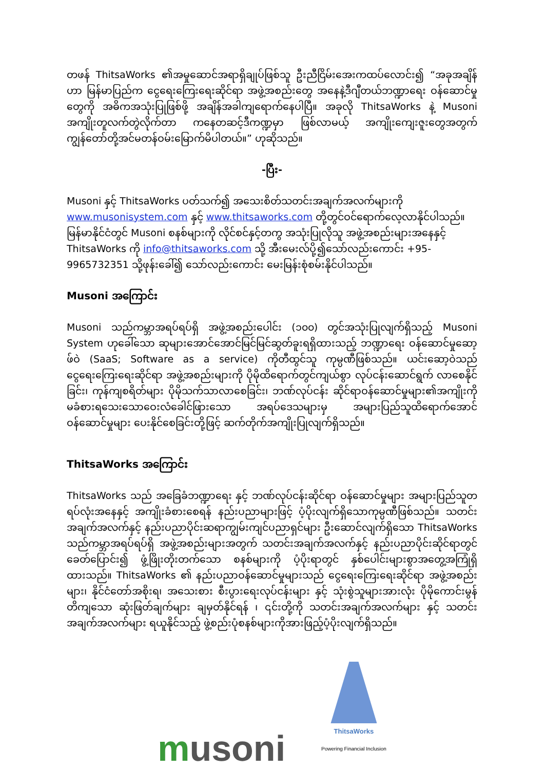တဖန် ThitsaWorks ၏အမှုဆောင်အရာရှိချုပ်ဖြစ်သူ ဦးညီငြိမ်းအေးကထပ်လောင်း၍ “အခုအချိန်ဟာ မြန်မာပြည်က ငွေရေးကြေးရေးဆိုင်ရာ အဖွဲ့အစည်းတွေ အနေနဲ့ဒီဂျီတယ်ဘဏ္ဍာရေး ဝန်ဆောင်မှုတွေကို အဓိကအသုံးပြုဖြစ်ဖို့ အချိန်အခါကျရောက်နေပါပြီ။ အခုလို ThitsaWorks နဲ့ Musoni အကျိုးတူလက်တွဲလိုက်တာ ကနေတဆင့်ဒီကဏ္ဍမှာ ဖြစ်လာမယ့် အကျိုးကျေးဇူးတွေအတွက် ကျွန်တော်တို့အင်မတန်ဝမ်းမြောက်မိပါတယ်။” ဟုဆိုသည်။
-ပြီး-
Musoni နှင့် ThitsaWorks ပတ်သက်၍ အသေးစိတ်သတင်းအချက်အလက်များကို www.musonisystem.com နှင့် www.thitsaworks.com တို့တွင်ဝင်ရောက်လေ့လာနိုင်ပါသည်။ မြန်မာနိုင်ငံတွင် Musoni စနစ်များကို လိုင်စင်နှင့်တကွ အသုံးပြုလိုသူ အဖွဲ့အစည်းများအနေနှင့် ThitsaWorks ကို info@thitsaworks.com သို့ အီးမေးလ်ပို့၍သော်လည်းကောင်း +95-9965732351 သို့ဖုန်းခေါ်၍ သော်လည်းကောင်း မေးမြန်းစုံစမ်းနိုင်ပါသည်။
Musoni အကြောင်း
Musoni သည်ကမ္ဘာအရပ်ရပ်ရှိ အဖွဲ့အစည်းပေါင်း (၁၀၀) တွင်အသုံးပြုလျက်ရှိသည့် Musoni System ဟုခေါ်သော ဆုများအောင်အောင်မြင်မြင်ဆွတ်ခူးရရှိထားသည့် ဘဏ္ဍာရေး ဝန်ဆောင်မှုဆော့ဖ်ဝဲ (SaaS; Software as a service) ကိုတီထွင်သူ ကုမ္ပဏီဖြစ်သည်။ ယင်းဆော့ဝဲသည် ငွေရေးကြေးရေးဆိုင်ရာ အဖွဲ့အစည်းများကို ပိုမိုထိရောက်တွင်ကျယ်စွာ လုပ်ငန်းဆောင်ရွက် လာစေနိုင်ခြင်း၊ ကုန်ကျစရိတ်များ ပိုမိုသက်သာလာစေခြင်း၊ ဘဏ်လုပ်ငန်း ဆိုင်ရာဝန်ဆောင်မှုများ၏အကျိုးကို မခံစားရသေးသောဝေးလံခေါင်ဖြားသော အရပ်ဒေသများမှ အများပြည်သူထိရောက်အောင်ဝန်ဆောင်မှုများ ပေးနိုင်စေခြင်းတို့ဖြင့် ဆက်တိုက်အကျိုးပြုလျက်ရှိသည်။
ThitsaWorks အကြောင်း
ThitsaWorks သည် အခြေခံဘဏ္ဍာရေး နှင့် ဘဏ်လုပ်ငန်းဆိုင်ရာ ဝန်ဆောင်မှုများ အများပြည်သူတရပ်လုံးအနေနှင့် အကျိုးခံစားစေရန် နည်းပညာများဖြင့် ပံ့ပိုးလျက်ရှိသောကုမ္ပဏီဖြစ်သည်။ သတင်းအချက်အလက်နှင့် နည်းပညာပိုင်းဆရာကျွမ်းကျင်ပညာရှင်များ ဦးဆောင်လျက်ရှိသော ThitsaWorks သည်ကမ္ဘာအရပ်ရပ်ရှိ အဖွဲ့အစည်းများအတွက် သတင်းအချက်အလက်နှင့် နည်းပညာပိုင်းဆိုင်ရာတွင် ခေတ်ပြောင်း၍ ဖွံ့ဖြိုးတိုးတက်သော စနစ်များကို ပံ့ပိုးရာတွင် နှစ်ပေါင်းများစွာအတွေ့အကြုံရှိထားသည်။ ThitsaWorks ၏ နည်းပညာဝန်ဆောင်မှုများသည် ငွေရေးကြေးရေးဆိုင်ရာ အဖွဲ့အစည်းများ၊ နိုင်ငံတော်အစိုးရ၊ အသေးစား စီးပွားရေးလုပ်ငန်းများ နှင့် သုံးစွဲသူများအားလုံး ပိုမိုကောင်းမွန်တိကျသော ဆုံးဖြတ်ချက်များ ချမှတ်နိုင်ရန် ၊ ၎င်းတို့ကို သတင်းအချက်အလက်များ နှင့် သတင်းအချက်အလက်များ ရယူနိုင်သည့် ဖွဲ့စည်းပုံစနစ်များကိုအားဖြည့်ပံ့ပိုးလျက်ရှိသည်။
musoni
ThitsaWorks
Powering Financial Inclusion